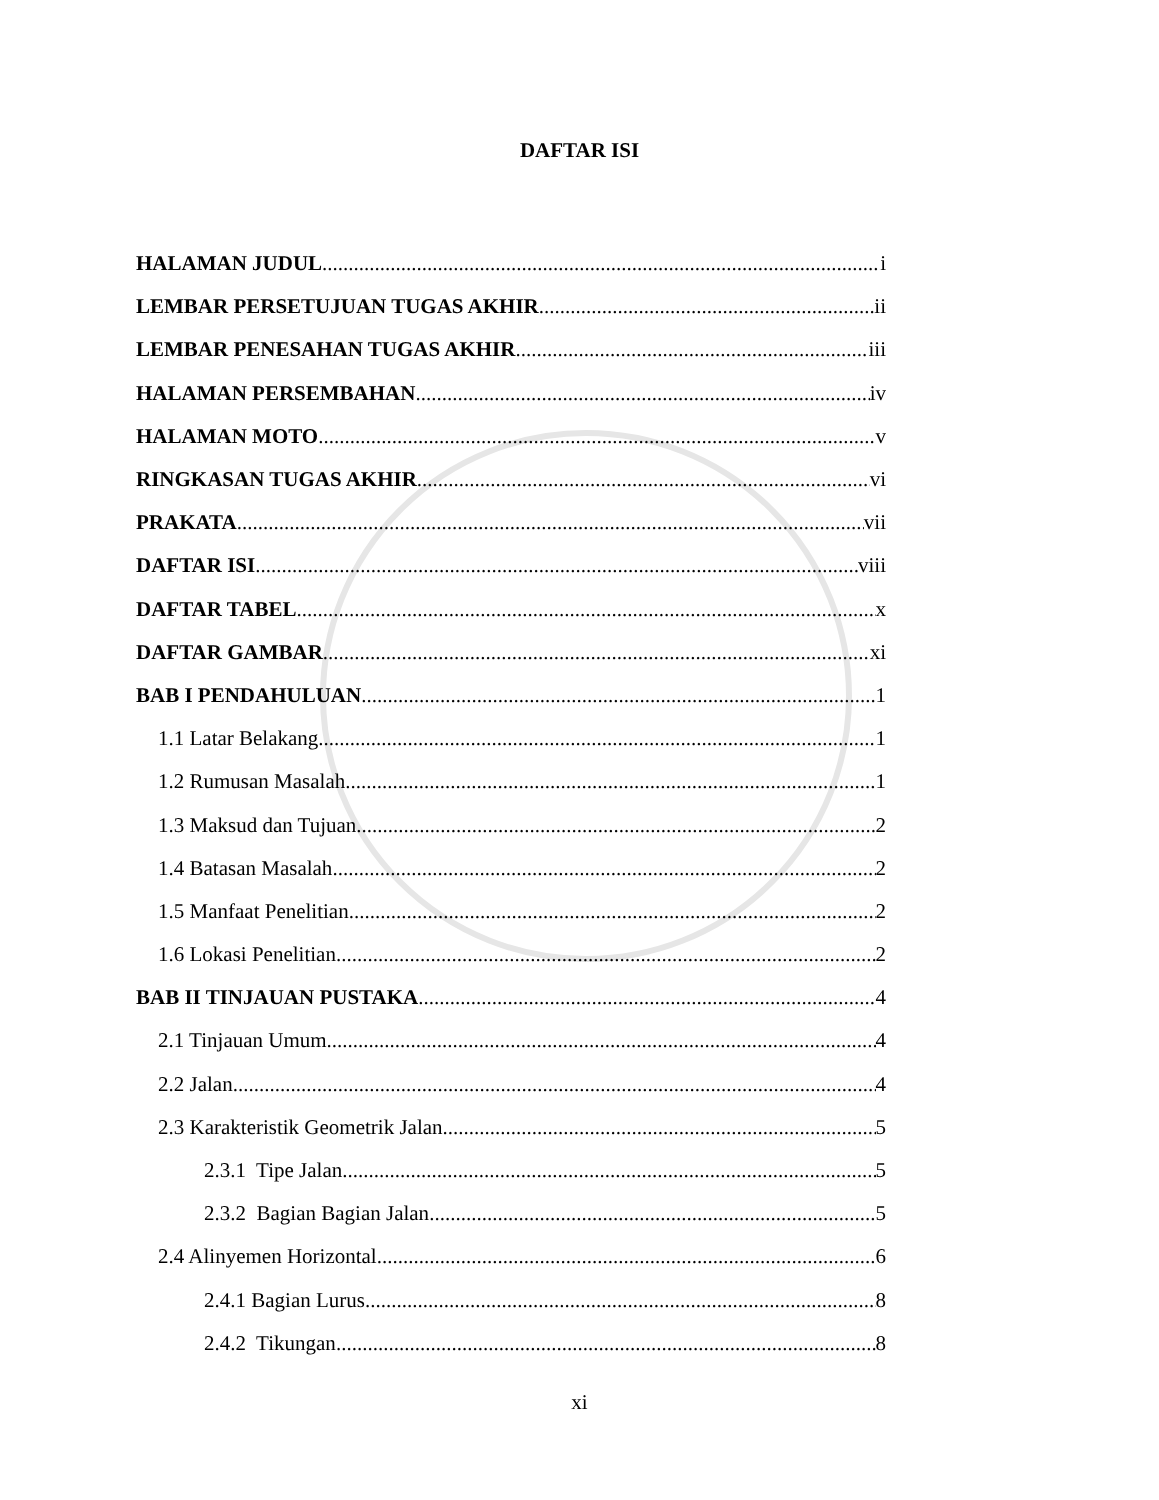DAFTAR ISI
HALAMAN JUDUL i
LEMBAR PERSETUJUAN TUGAS AKHIR ii
LEMBAR PENESAHAN TUGAS AKHIR iii
HALAMAN PERSEMBAHAN iv
HALAMAN MOTO v
RINGKASAN TUGAS AKHIR vi
PRAKATA vii
DAFTAR ISI viii
DAFTAR TABEL x
DAFTAR GAMBAR xi
BAB I PENDAHULUAN 1
1.1 Latar Belakang 1
1.2 Rumusan Masalah 1
1.3 Maksud dan Tujuan 2
1.4 Batasan Masalah 2
1.5 Manfaat Penelitian 2
1.6 Lokasi Penelitian 2
BAB II TINJAUAN PUSTAKA 4
2.1 Tinjauan Umum 4
2.2 Jalan 4
2.3 Karakteristik Geometrik Jalan 5
2.3.1 Tipe Jalan 5
2.3.2 Bagian Bagian Jalan 5
2.4 Alinyemen Horizontal 6
2.4.1 Bagian Lurus 8
2.4.2 Tikungan 8
xi